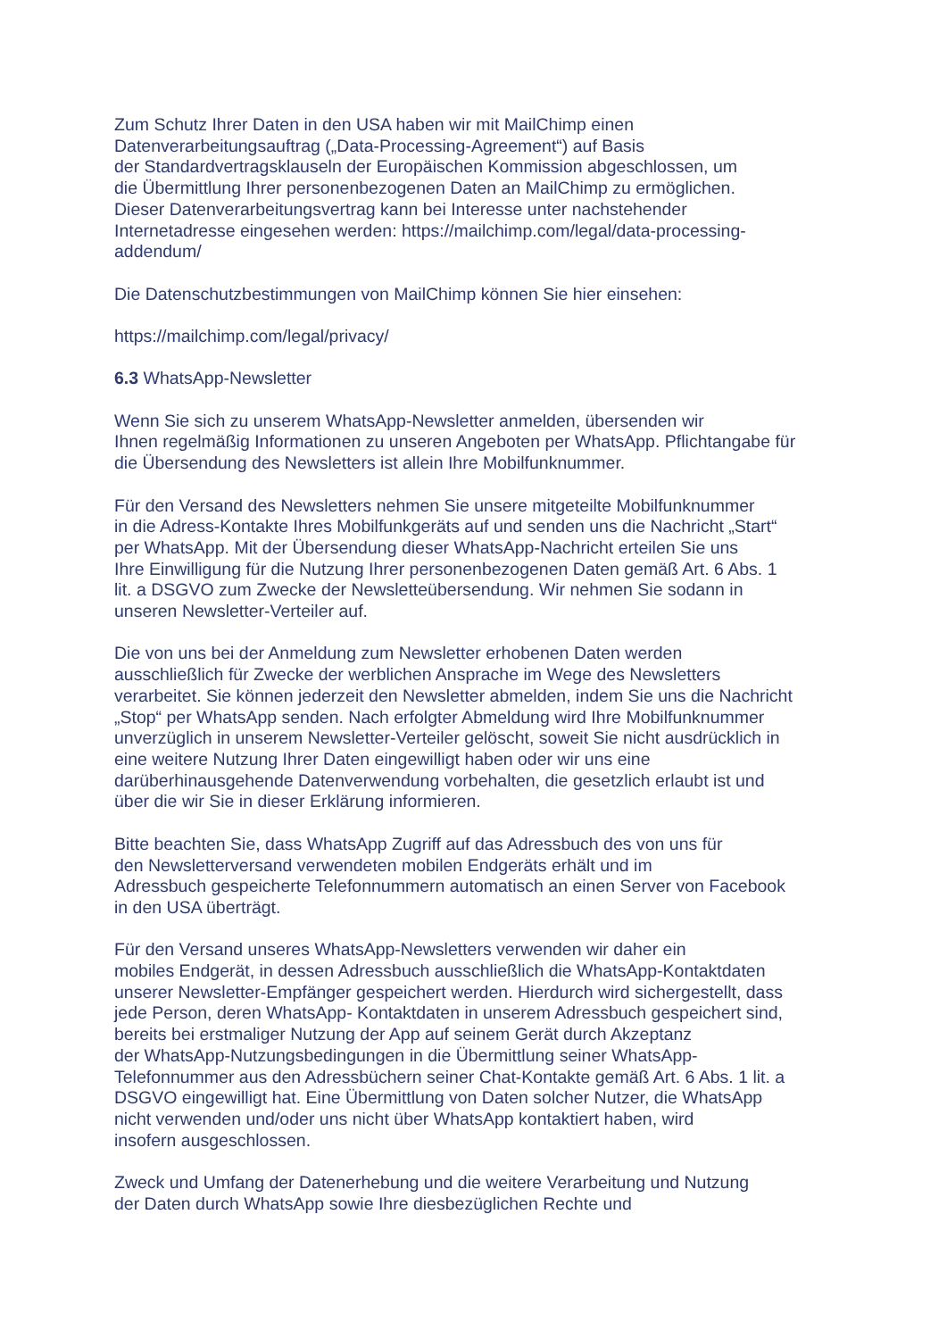Zum Schutz Ihrer Daten in den USA haben wir mit MailChimp einen
Datenverarbeitungsauftrag („Data-Processing-Agreement“) auf Basis
der Standardvertragsklauseln der Europäischen Kommission abgeschlossen, um
die Übermittlung Ihrer personenbezogenen Daten an MailChimp zu ermöglichen.
Dieser Datenverarbeitungsvertrag kann bei Interesse unter nachstehender
Internetadresse eingesehen werden: https://mailchimp.com/legal/data-processing-
addendum/
Die Datenschutzbestimmungen von MailChimp können Sie hier einsehen:
https://mailchimp.com/legal/privacy/
6.3 WhatsApp-Newsletter
Wenn Sie sich zu unserem WhatsApp-Newsletter anmelden, übersenden wir
Ihnen regelmäßig Informationen zu unseren Angeboten per WhatsApp. Pflichtangabe für
die Übersendung des Newsletters ist allein Ihre Mobilfunknummer.
Für den Versand des Newsletters nehmen Sie unsere mitgeteilte Mobilfunknummer
in die Adress-Kontakte Ihres Mobilfunkgeräts auf und senden uns die Nachricht „Start“
per WhatsApp. Mit der Übersendung dieser WhatsApp-Nachricht erteilen Sie uns
Ihre Einwilligung für die Nutzung Ihrer personenbezogenen Daten gemäß Art. 6 Abs. 1
lit. a DSGVO zum Zwecke der Newsletteübersendung. Wir nehmen Sie sodann in
unseren Newsletter-Verteiler auf.
Die von uns bei der Anmeldung zum Newsletter erhobenen Daten werden
ausschließlich für Zwecke der werblichen Ansprache im Wege des Newsletters
verarbeitet. Sie können jederzeit den Newsletter abmelden, indem Sie uns die Nachricht
„Stop“ per WhatsApp senden. Nach erfolgter Abmeldung wird Ihre Mobilfunknummer
unverzüglich in unserem Newsletter-Verteiler gelöscht, soweit Sie nicht ausdrücklich in
eine weitere Nutzung Ihrer Daten eingewilligt haben oder wir uns eine
darüberhinausgehende Datenverwendung vorbehalten, die gesetzlich erlaubt ist und
über die wir Sie in dieser Erklärung informieren.
Bitte beachten Sie, dass WhatsApp Zugriff auf das Adressbuch des von uns für
den Newsletterversand verwendeten mobilen Endgeräts erhält und im
Adressbuch gespeicherte Telefonnummern automatisch an einen Server von Facebook
in den USA überträgt.
Für den Versand unseres WhatsApp-Newsletters verwenden wir daher ein
mobiles Endgerät, in dessen Adressbuch ausschließlich die WhatsApp-Kontaktdaten
unserer Newsletter-Empfänger gespeichert werden. Hierdurch wird sichergestellt, dass
jede Person, deren WhatsApp- Kontaktdaten in unserem Adressbuch gespeichert sind,
bereits bei erstmaliger Nutzung der App auf seinem Gerät durch Akzeptanz
der WhatsApp-Nutzungsbedingungen in die Übermittlung seiner WhatsApp-
Telefonnummer aus den Adressbüchern seiner Chat-Kontakte gemäß Art. 6 Abs. 1 lit. a
DSGVO eingewilligt hat. Eine Übermittlung von Daten solcher Nutzer, die WhatsApp
nicht verwenden und/oder uns nicht über WhatsApp kontaktiert haben, wird
insofern ausgeschlossen.
Zweck und Umfang der Datenerhebung und die weitere Verarbeitung und Nutzung
der Daten durch WhatsApp sowie Ihre diesbezüglichen Rechte und